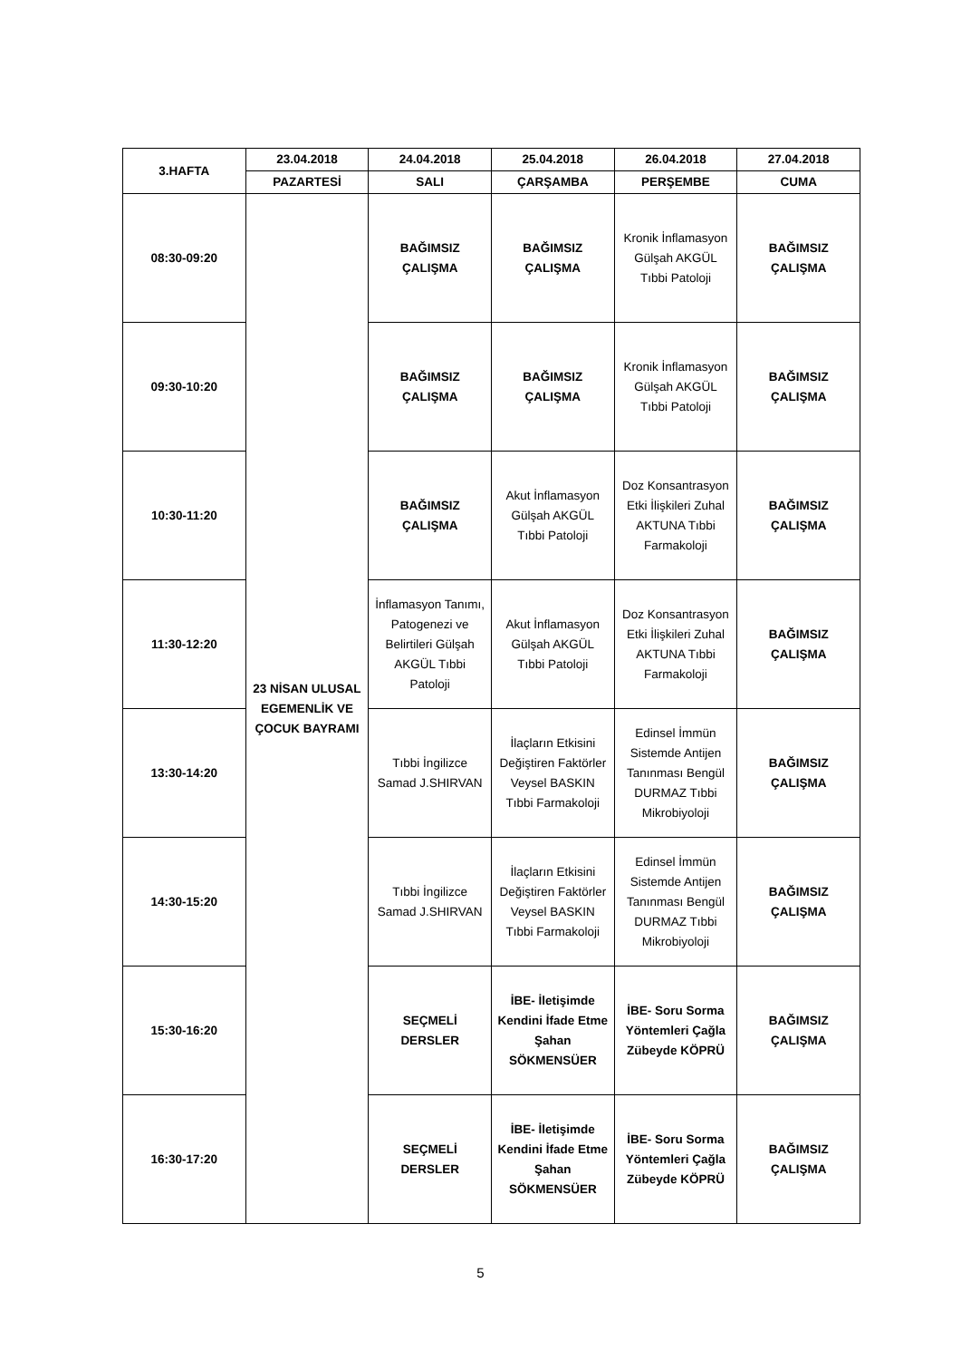| 3.HAFTA | 23.04.2018 | 24.04.2018 | 25.04.2018 | 26.04.2018 | 27.04.2018 |
| --- | --- | --- | --- | --- | --- |
| | PAZARTESİ | SALI | ÇARŞAMBA | PERŞEMBE | CUMA |
| 08:30-09:20 | 23 NİSAN ULUSAL EGEMENLİK VE ÇOCUK BAYRAMI | BAĞIMSIZ ÇALIŞMA | BAĞIMSIZ ÇALIŞMA | Kronik İnflamasyon Gülşah AKGÜL Tıbbi Patoloji | BAĞIMSIZ ÇALIŞMA |
| 09:30-10:20 | | BAĞIMSIZ ÇALIŞMA | BAĞIMSIZ ÇALIŞMA | Kronik İnflamasyon Gülşah AKGÜL Tıbbi Patoloji | BAĞIMSIZ ÇALIŞMA |
| 10:30-11:20 | | BAĞIMSIZ ÇALIŞMA | Akut İnflamasyon Gülşah AKGÜL Tıbbi Patoloji | Doz Konsantrasyon Etki İlişkileri Zuhal AKTUNA Tıbbi Farmakoloji | BAĞIMSIZ ÇALIŞMA |
| 11:30-12:20 | | İnflamasyon Tanımı, Patogenezi ve Belirtileri Gülşah AKGÜL Tıbbi Patoloji | Akut İnflamasyon Gülşah AKGÜL Tıbbi Patoloji | Doz Konsantrasyon Etki İlişkileri Zuhal AKTUNA Tıbbi Farmakoloji | BAĞIMSIZ ÇALIŞMA |
| 13:30-14:20 | | Tıbbi İngilizce Samad J.SHIRVAN | İlaçların Etkisini Değiştiren Faktörler Veysel BASKIN Tıbbi Farmakoloji | Edinsel İmmün Sistemde Antijen Tanınması Bengül DURMAZ Tıbbi Mikrobiyoloji | BAĞIMSIZ ÇALIŞMA |
| 14:30-15:20 | | Tıbbi İngilizce Samad J.SHIRVAN | İlaçların Etkisini Değiştiren Faktörler Veysel BASKIN Tıbbi Farmakoloji | Edinsel İmmün Sistemde Antijen Tanınması Bengül DURMAZ Tıbbi Mikrobiyoloji | BAĞIMSIZ ÇALIŞMA |
| 15:30-16:20 | | SEÇMELİ DERSLER | İBE- İletişimde Kendini İfade Etme Şahan SÖKMENSÜER | İBE- Soru Sorma Yöntemleri Çağla Zübeyde KÖPRÜ | BAĞIMSIZ ÇALIŞMA |
| 16:30-17:20 | | SEÇMELİ DERSLER | İBE- İletişimde Kendini İfade Etme Şahan SÖKMENSÜER | İBE- Soru Sorma Yöntemleri Çağla Zübeyde KÖPRÜ | BAĞIMSIZ ÇALIŞMA |
5